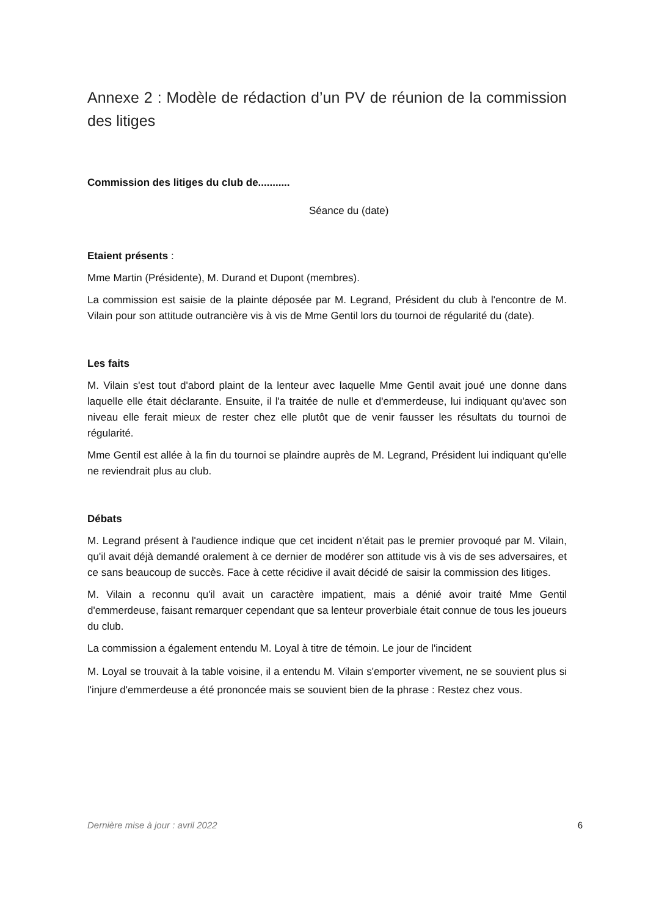Annexe 2 : Modèle de rédaction d’un PV de réunion de la commission des litiges
Commission des litiges du club de...........
Séance du (date)
Etaient présents :
Mme Martin (Présidente), M. Durand et Dupont (membres).
La commission est saisie de la plainte déposée par M. Legrand, Président du club à l'encontre de M. Vilain pour son attitude outrancière vis à vis de Mme Gentil lors du tournoi de régularité du (date).
Les faits
M. Vilain s'est tout d'abord plaint de la lenteur avec laquelle Mme Gentil avait joué une donne dans laquelle elle était déclarante. Ensuite, il l'a traitée de nulle et d'emmerdeuse, lui indiquant qu'avec son niveau elle ferait mieux de rester chez elle plutôt que de venir fausser les résultats du tournoi de régularité.
Mme Gentil est allée à la fin du tournoi se plaindre auprès de M. Legrand, Président lui indiquant qu'elle ne reviendrait plus au club.
Débats
M. Legrand présent à l'audience indique que cet incident n'était pas le premier provoqué par M. Vilain, qu'il avait déjà demandé oralement à ce dernier de modérer son attitude vis à vis de ses adversaires, et ce sans beaucoup de succès. Face à cette récidive il avait décidé de saisir la commission des litiges.
M. Vilain a reconnu qu'il avait un caractère impatient, mais a dénié avoir traité Mme Gentil d'emmerdeuse, faisant remarquer cependant que sa lenteur proverbiale était connue de tous les joueurs du club.
La commission a également entendu M. Loyal à titre de témoin. Le jour de l'incident
M. Loyal se trouvait à la table voisine, il a entendu M. Vilain s'emporter vivement, ne se souvient plus si l'injure d'emmerdeuse a été prononcée mais se souvient bien de la phrase : Restez chez vous.
Dernière mise à jour : avril 2022 6